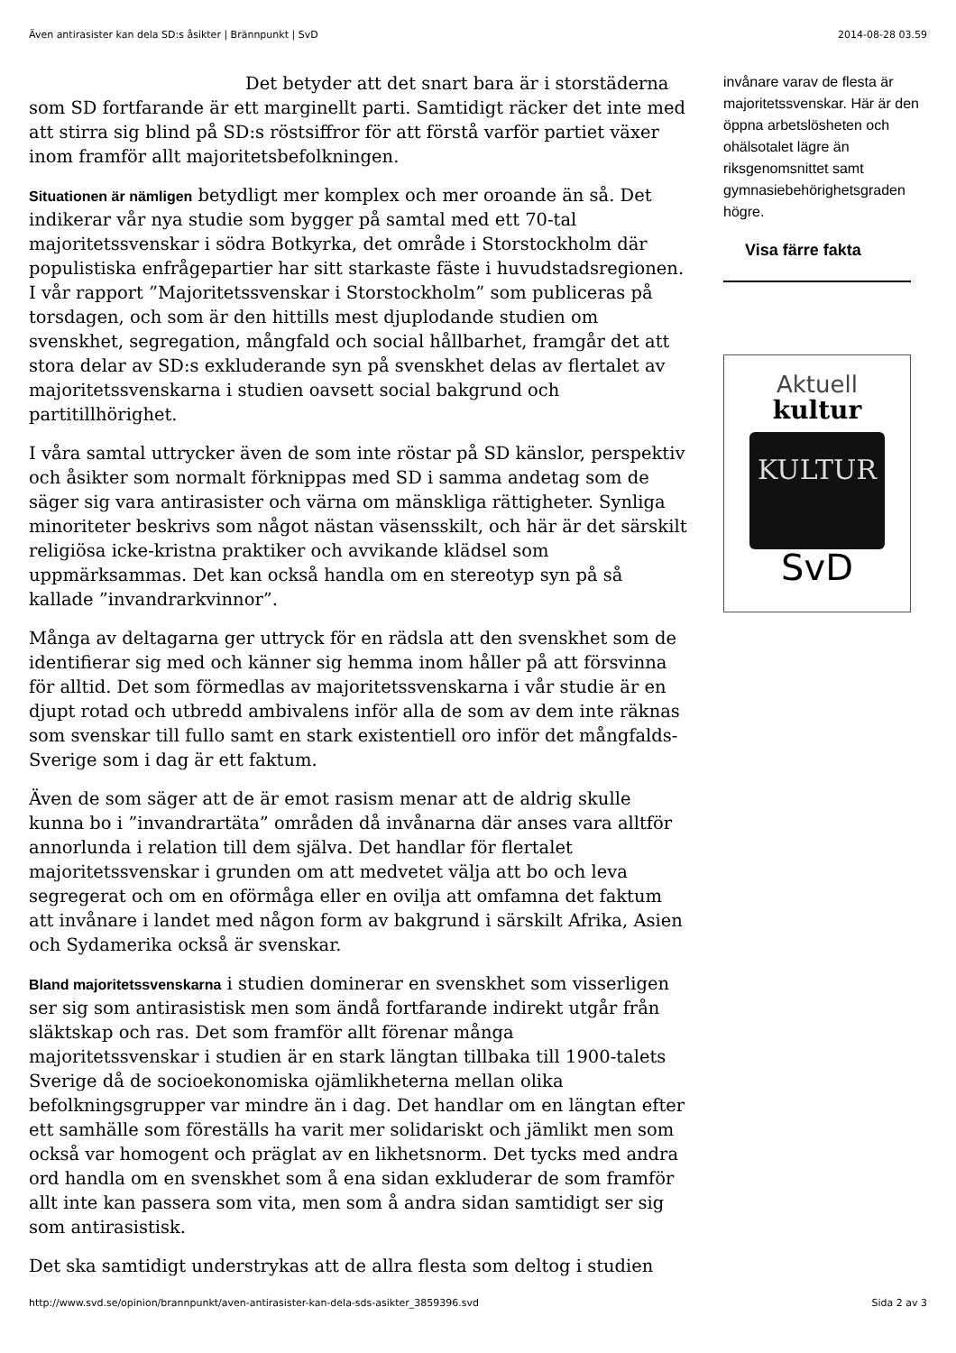Även antirasister kan dela SD:s åsikter | Brännpunkt | SvD 2014-08-28 03.59
Det betyder att det snart bara är i storstäderna som SD fortfarande är ett marginellt parti. Samtidigt räcker det inte med att stirra sig blind på SD:s röstsiffror för att förstå varför partiet växer inom framför allt majoritetsbefolkningen.
Situationen är nämligen betydligt mer komplex och mer oroande än så. Det indikerar vår nya studie som bygger på samtal med ett 70-tal majoritetssvenskar i södra Botkyrka, det område i Storstockholm där populistiska enfrågepartier har sitt starkaste fäste i huvudstadsregionen. I vår rapport ”Majoritetssvenskar i Storstockholm” som publiceras på torsdagen, och som är den hittills mest djuplodande studien om svenskhet, segregation, mångfald och social hållbarhet, framgår det att stora delar av SD:s exkluderande syn på svenskhet delas av flertalet av majoritetssvenskarna i studien oavsett social bakgrund och partitillhörighet.
I våra samtal uttrycker även de som inte röstar på SD känslor, perspektiv och åsikter som normalt förknippas med SD i samma andetag som de säger sig vara antirasister och värna om mänskliga rättigheter. Synliga minoriteter beskrivs som något nästan väsensskilt, och här är det särskilt religiösa icke-kristna praktiker och avvikande klädsel som uppmärksammas. Det kan också handla om en stereotyp syn på så kallade ”invandrarkvinnor”.
Många av deltagarna ger uttryck för en rädsla att den svenskhet som de identifierar sig med och känner sig hemma inom håller på att försvinna för alltid. Det som förmedlas av majoritetssvenskarna i vår studie är en djupt rotad och utbredd ambivalens inför alla de som av dem inte räknas som svenskar till fullo samt en stark existentiell oro inför det mångfalds-Sverige som i dag är ett faktum.
Även de som säger att de är emot rasism menar att de aldrig skulle kunna bo i ”invandrartäta” områden då invånarna där anses vara alltför annorlunda i relation till dem själva. Det handlar för flertalet majoritetssvenskar i grunden om att medvetet välja att bo och leva segregerat och om en oförmåga eller en ovilja att omfamna det faktum att invånare i landet med någon form av bakgrund i särskilt Afrika, Asien och Sydamerika också är svenskar.
Bland majoritetssvenskarna i studien dominerar en svenskhet som visserligen ser sig som antirasistisk men som ändå fortfarande indirekt utgår från släktskap och ras. Det som framför allt förenar många majoritetssvenskar i studien är en stark längtan tillbaka till 1900-talets Sverige då de socioekonomiska ojämlikheterna mellan olika befolkningsgrupper var mindre än i dag. Det handlar om en längtan efter ett samhälle som föreställs ha varit mer solidariskt och jämlikt men som också var homogent och präglat av en likhetsnorm. Det tycks med andra ord handla om en svenskhet som å ena sidan exkluderar de som framför allt inte kan passera som vita, men som å andra sidan samtidigt ser sig som antirasistisk.
Det ska samtidigt understrykas att de allra flesta som deltog i studien
invånare varav de flesta är majoritetssvenskar. Här är den öppna arbetslösheten och ohälsotalet lägre än riksgenomsnittet samt gymnasiebehörighetsgraden högre.
Visa färre fakta
Aktuell
kultur
KULTUR
SvD
http://www.svd.se/opinion/brannpunkt/aven-antirasister-kan-dela-sds-asikter_3859396.svd Sida 2 av 3